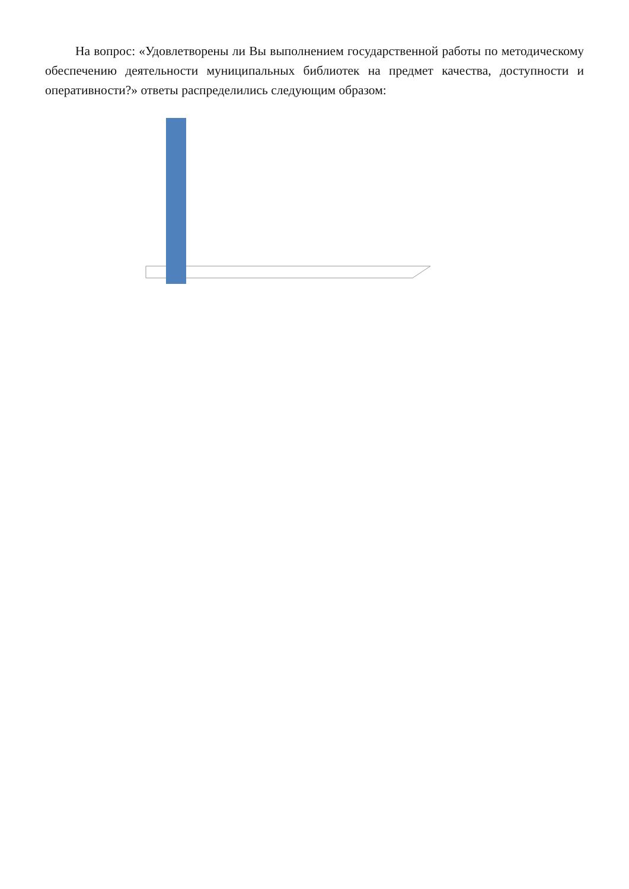На вопрос: «Удовлетворены ли Вы выполнением государственной работы по методическому обеспечению деятельности муниципальных библиотек на предмет качества, доступности и оперативности?» ответы распределились следующим образом: